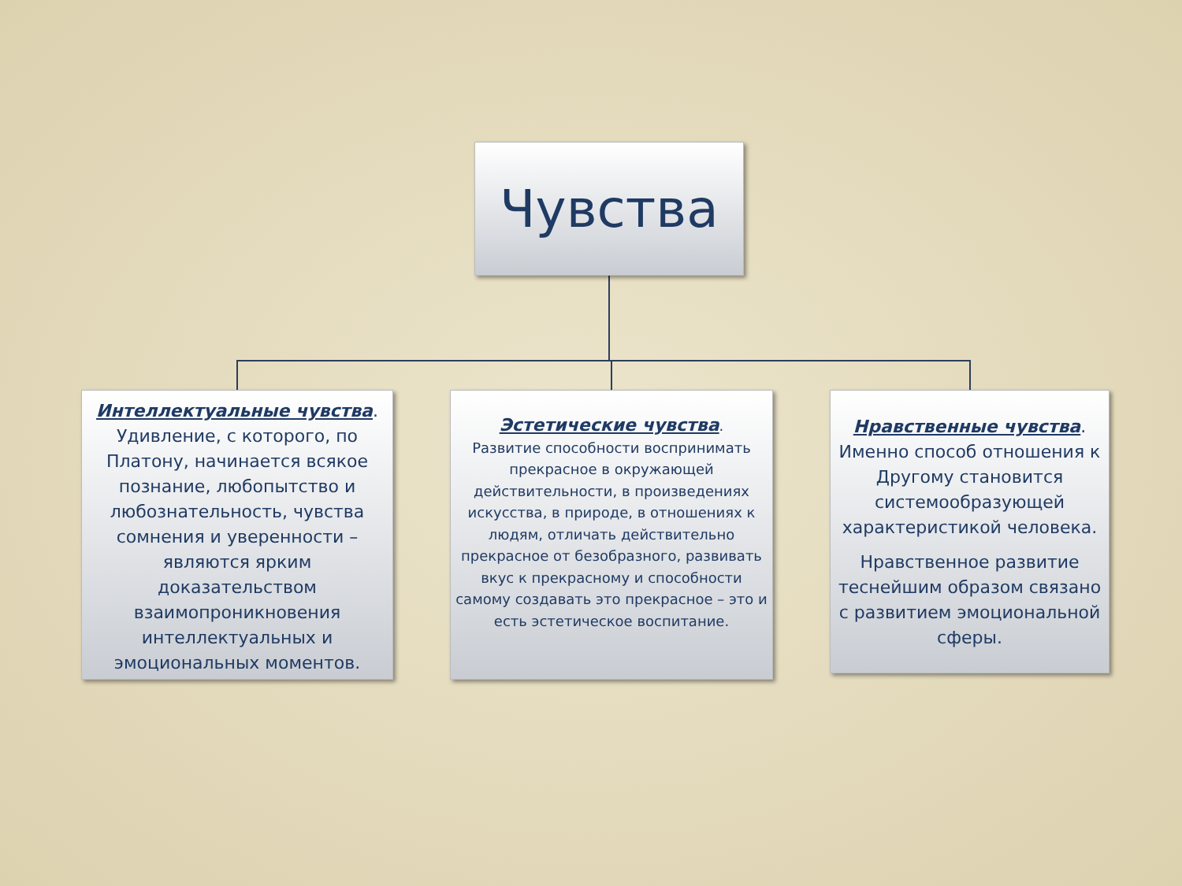Чувства
Интеллектуальные чувства. Удивление, с которого, по Платону, начинается всякое познание, любопытство и любознательность, чувства сомнения и уверенности – являются ярким доказательством взаимопроникновения интеллектуальных и эмоциональных моментов.
Эстетические чувства.
Развитие способности воспринимать прекрасное в окружающей действительности, в произведениях искусства, в природе, в отношениях к людям, отличать действительно прекрасное от безобразного, развивать вкус к прекрасному и способности самому создавать это прекрасное – это и есть эстетическое воспитание.
Нравственные чувства. Именно способ отношения к Другому становится системообразующей характеристикой человека.
Нравственное развитие теснейшим образом связано с развитием эмоциональной сферы.